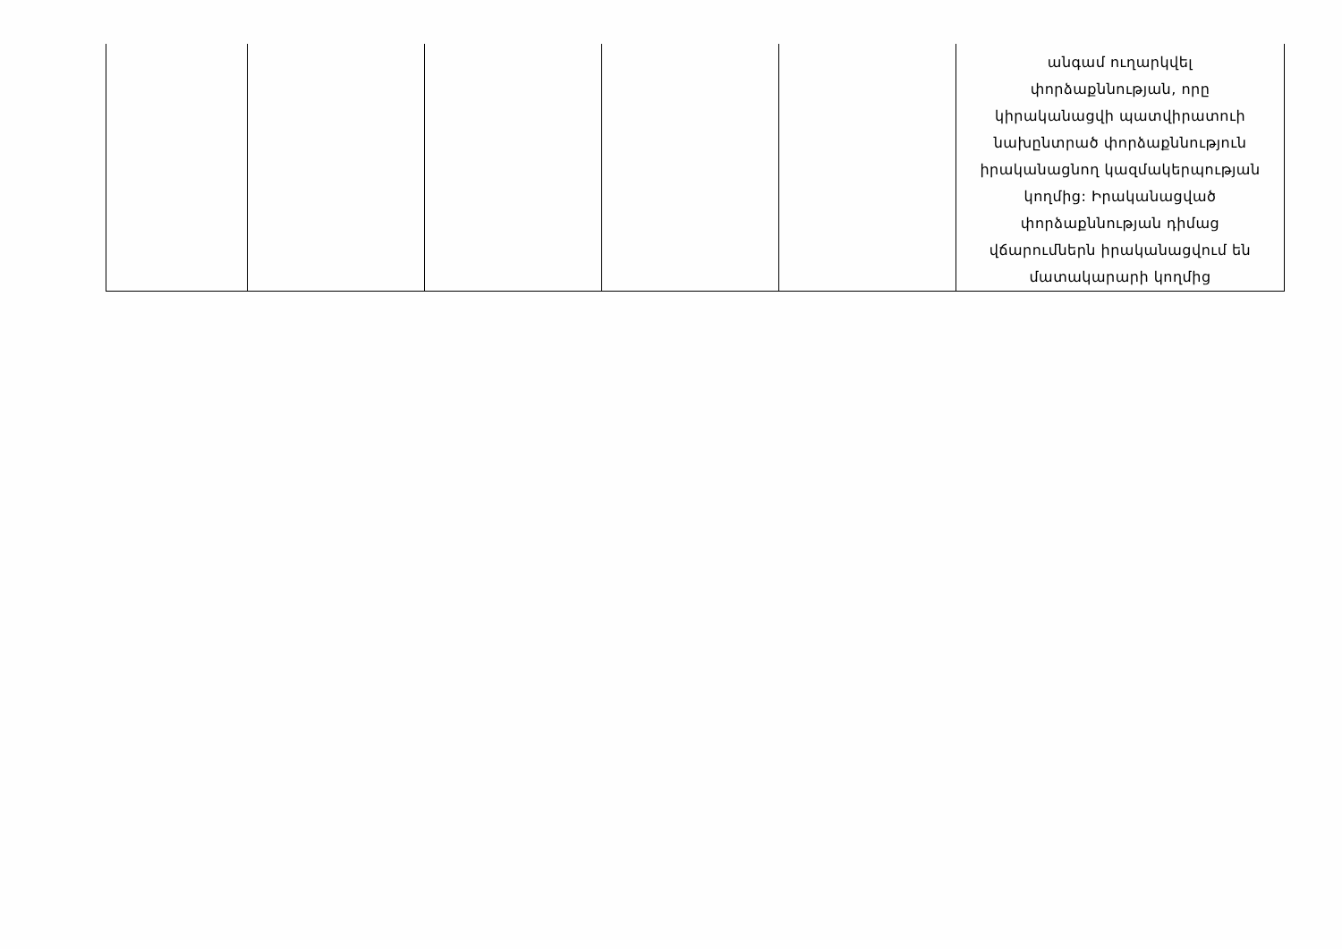| | | | | | անգամ ուղարկվել փորձաքննության, որը կիրականացվի պատվիրատուի նախընտրած փորձաքննություն իրականացնող կազմակերպության կողմից: Իրականացված փորձաքննության դիմաց վճարումներն իրականացվում են մատակարարի կողմից |